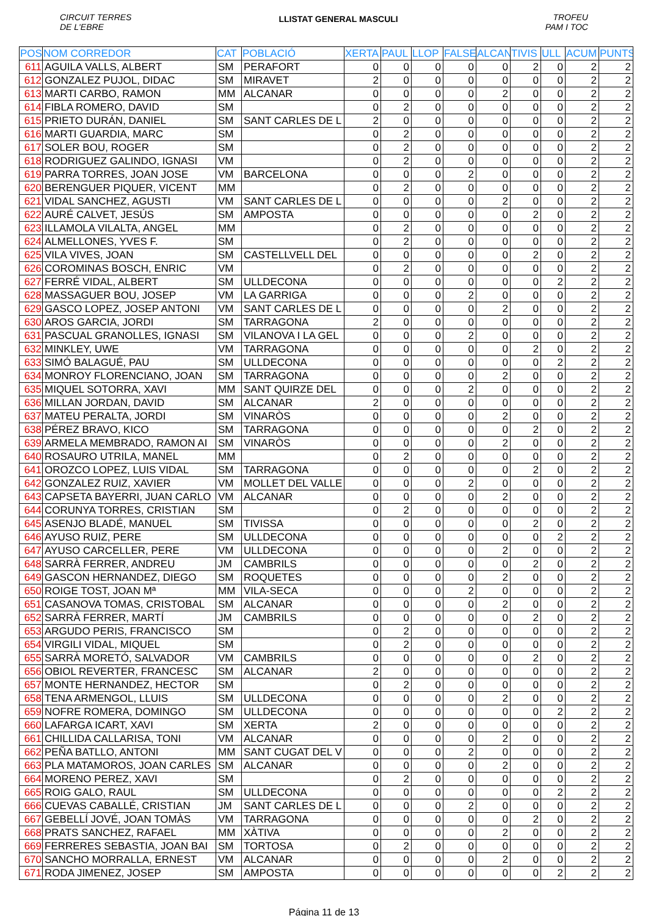CIRCUIT TERRES
DE L'EBRE
LLISTAT GENERAL MASCULI
TROFEU
PAM I TOC
| POS | NOM CORREDOR | CAT | POBLACIÓ | XERTA | PAUL | LLOP | FALSE | ALCAN | TIVIS | ULL | ACUM | PUNTS |
| --- | --- | --- | --- | --- | --- | --- | --- | --- | --- | --- | --- | --- |
| 611 | AGUILA VALLS, ALBERT | SM | PERAFORT | 0 | 0 | 0 | 0 | 0 | 2 | 0 | 2 | 2 |
| 612 | GONZALEZ PUJOL, DIDAC | SM | MIRAVET | 2 | 0 | 0 | 0 | 0 | 0 | 0 | 2 | 2 |
| 613 | MARTI CARBO, RAMON | MM | ALCANAR | 0 | 0 | 0 | 0 | 2 | 0 | 0 | 2 | 2 |
| 614 | FIBLA ROMERO, DAVID | SM | | 0 | 2 | 0 | 0 | 0 | 0 | 0 | 2 | 2 |
| 615 | PRIETO DURÁN, DANIEL | SM | SANT CARLES DE L | 2 | 0 | 0 | 0 | 0 | 0 | 0 | 2 | 2 |
| 616 | MARTI GUARDIA, MARC | SM | | 0 | 2 | 0 | 0 | 0 | 0 | 0 | 2 | 2 |
| 617 | SOLER BOU, ROGER | SM | | 0 | 2 | 0 | 0 | 0 | 0 | 0 | 2 | 2 |
| 618 | RODRIGUEZ GALINDO, IGNASI | VM | | 0 | 2 | 0 | 0 | 0 | 0 | 0 | 2 | 2 |
| 619 | PARRA TORRES, JOAN JOSE | VM | BARCELONA | 0 | 0 | 0 | 2 | 0 | 0 | 0 | 2 | 2 |
| 620 | BERENGUER PIQUER, VICENT | MM | | 0 | 2 | 0 | 0 | 0 | 0 | 0 | 2 | 2 |
| 621 | VIDAL SANCHEZ, AGUSTI | VM | SANT CARLES DE L | 0 | 0 | 0 | 0 | 2 | 0 | 0 | 2 | 2 |
| 622 | AURÉ CALVET, JESÚS | SM | AMPOSTA | 0 | 0 | 0 | 0 | 0 | 2 | 0 | 2 | 2 |
| 623 | ILLAMOLA VILALTA, ANGEL | MM | | 0 | 2 | 0 | 0 | 0 | 0 | 0 | 2 | 2 |
| 624 | ALMELLONES, YVES F. | SM | | 0 | 2 | 0 | 0 | 0 | 0 | 0 | 2 | 2 |
| 625 | VILA VIVES, JOAN | SM | CASTELLVELL DEL | 0 | 0 | 0 | 0 | 0 | 2 | 0 | 2 | 2 |
| 626 | COROMINAS BOSCH, ENRIC | VM | | 0 | 2 | 0 | 0 | 0 | 0 | 0 | 2 | 2 |
| 627 | FERRÉ VIDAL, ALBERT | SM | ULLDECONA | 0 | 0 | 0 | 0 | 0 | 0 | 2 | 2 | 2 |
| 628 | MASSAGUER BOU, JOSEP | VM | LA GARRIGA | 0 | 0 | 0 | 2 | 0 | 0 | 0 | 2 | 2 |
| 629 | GASCO LOPEZ, JOSEP ANTONI | VM | SANT CARLES DE L | 0 | 0 | 0 | 0 | 2 | 0 | 0 | 2 | 2 |
| 630 | AROS GARCIA, JORDI | SM | TARRAGONA | 2 | 0 | 0 | 0 | 0 | 0 | 0 | 2 | 2 |
| 631 | PASCUAL GRANOLLES, IGNASI | SM | VILANOVA I LA GEL | 0 | 0 | 0 | 2 | 0 | 0 | 0 | 2 | 2 |
| 632 | MINKLEY, UWE | VM | TARRAGONA | 0 | 0 | 0 | 0 | 0 | 2 | 0 | 2 | 2 |
| 633 | SIMÓ BALAGUÉ, PAU | SM | ULLDECONA | 0 | 0 | 0 | 0 | 0 | 0 | 2 | 2 | 2 |
| 634 | MONROY FLORENCIANO, JOAN | SM | TARRAGONA | 0 | 0 | 0 | 0 | 2 | 0 | 0 | 2 | 2 |
| 635 | MIQUEL SOTORRA, XAVI | MM | SANT QUIRZE DEL | 0 | 0 | 0 | 2 | 0 | 0 | 0 | 2 | 2 |
| 636 | MILLAN JORDAN, DAVID | SM | ALCANAR | 2 | 0 | 0 | 0 | 0 | 0 | 0 | 2 | 2 |
| 637 | MATEU PERALTA, JORDI | SM | VINARÒS | 0 | 0 | 0 | 0 | 2 | 0 | 0 | 2 | 2 |
| 638 | PÉREZ BRAVO, KICO | SM | TARRAGONA | 0 | 0 | 0 | 0 | 0 | 2 | 0 | 2 | 2 |
| 639 | ARMELA MEMBRADO, RAMON AI | SM | VINARÒS | 0 | 0 | 0 | 0 | 2 | 0 | 0 | 2 | 2 |
| 640 | ROSAURO UTRILA, MANEL | MM | | 0 | 2 | 0 | 0 | 0 | 0 | 0 | 2 | 2 |
| 641 | OROZCO LOPEZ, LUIS VIDAL | SM | TARRAGONA | 0 | 0 | 0 | 0 | 0 | 2 | 0 | 2 | 2 |
| 642 | GONZALEZ RUIZ, XAVIER | VM | MOLLET DEL VALLE | 0 | 0 | 0 | 2 | 0 | 0 | 0 | 2 | 2 |
| 643 | CAPSETA BAYERRI, JUAN CARLO | VM | ALCANAR | 0 | 0 | 0 | 0 | 2 | 0 | 0 | 2 | 2 |
| 644 | CORUNYA TORRES, CRISTIAN | SM | | 0 | 2 | 0 | 0 | 0 | 0 | 0 | 2 | 2 |
| 645 | ASENJO BLADÉ, MANUEL | SM | TIVISSA | 0 | 0 | 0 | 0 | 0 | 2 | 0 | 2 | 2 |
| 646 | AYUSO RUIZ, PERE | SM | ULLDECONA | 0 | 0 | 0 | 0 | 0 | 0 | 2 | 2 | 2 |
| 647 | AYUSO CARCELLER, PERE | VM | ULLDECONA | 0 | 0 | 0 | 0 | 2 | 0 | 0 | 2 | 2 |
| 648 | SARRÀ FERRER, ANDREU | JM | CAMBRILS | 0 | 0 | 0 | 0 | 0 | 2 | 0 | 2 | 2 |
| 649 | GASCON HERNANDEZ, DIEGO | SM | ROQUETES | 0 | 0 | 0 | 0 | 2 | 0 | 0 | 2 | 2 |
| 650 | ROIGE TOST, JOAN Mª | MM | VILA-SECA | 0 | 0 | 0 | 2 | 0 | 0 | 0 | 2 | 2 |
| 651 | CASANOVA TOMAS, CRISTOBAL | SM | ALCANAR | 0 | 0 | 0 | 0 | 2 | 0 | 0 | 2 | 2 |
| 652 | SARRÀ FERRER, MARTÍ | JM | CAMBRILS | 0 | 0 | 0 | 0 | 0 | 2 | 0 | 2 | 2 |
| 653 | ARGUDO PERIS, FRANCISCO | SM | | 0 | 2 | 0 | 0 | 0 | 0 | 0 | 2 | 2 |
| 654 | VIRGILI VIDAL, MIQUEL | SM | | 0 | 2 | 0 | 0 | 0 | 0 | 0 | 2 | 2 |
| 655 | SARRÀ MORETÓ, SALVADOR | VM | CAMBRILS | 0 | 0 | 0 | 0 | 0 | 2 | 0 | 2 | 2 |
| 656 | OBIOL REVERTER, FRANCESC | SM | ALCANAR | 2 | 0 | 0 | 0 | 0 | 0 | 0 | 2 | 2 |
| 657 | MONTE HERNANDEZ, HECTOR | SM | | 0 | 2 | 0 | 0 | 0 | 0 | 0 | 2 | 2 |
| 658 | TENA ARMENGOL, LLUIS | SM | ULLDECONA | 0 | 0 | 0 | 0 | 2 | 0 | 0 | 2 | 2 |
| 659 | NOFRE ROMERA, DOMINGO | SM | ULLDECONA | 0 | 0 | 0 | 0 | 0 | 0 | 2 | 2 | 2 |
| 660 | LAFARGA ICART, XAVI | SM | XERTA | 2 | 0 | 0 | 0 | 0 | 0 | 0 | 2 | 2 |
| 661 | CHILLIDA CALLARISA, TONI | VM | ALCANAR | 0 | 0 | 0 | 0 | 2 | 0 | 0 | 2 | 2 |
| 662 | PEÑA BATLLO, ANTONI | MM | SANT CUGAT DEL V | 0 | 0 | 0 | 2 | 0 | 0 | 0 | 2 | 2 |
| 663 | PLA MATAMOROS, JOAN CARLES | SM | ALCANAR | 0 | 0 | 0 | 0 | 2 | 0 | 0 | 2 | 2 |
| 664 | MORENO PEREZ, XAVI | SM | | 0 | 2 | 0 | 0 | 0 | 0 | 0 | 2 | 2 |
| 665 | ROIG GALO, RAUL | SM | ULLDECONA | 0 | 0 | 0 | 0 | 0 | 0 | 2 | 2 | 2 |
| 666 | CUEVAS CABALLÉ, CRISTIAN | JM | SANT CARLES DE L | 0 | 0 | 0 | 2 | 0 | 0 | 0 | 2 | 2 |
| 667 | GEBELLÍ JOVÉ, JOAN TOMÀS | VM | TARRAGONA | 0 | 0 | 0 | 0 | 0 | 2 | 0 | 2 | 2 |
| 668 | PRATS SANCHEZ, RAFAEL | MM | XÀTIVA | 0 | 0 | 0 | 0 | 2 | 0 | 0 | 2 | 2 |
| 669 | FERRERES SEBASTIA, JOAN BAI | SM | TORTOSA | 0 | 2 | 0 | 0 | 0 | 0 | 0 | 2 | 2 |
| 670 | SANCHO MORRALLA, ERNEST | VM | ALCANAR | 0 | 0 | 0 | 0 | 2 | 0 | 0 | 2 | 2 |
| 671 | RODA JIMENEZ, JOSEP | SM | AMPOSTA | 0 | 0 | 0 | 0 | 0 | 0 | 2 | 2 | 2 |
Página 11 de 13